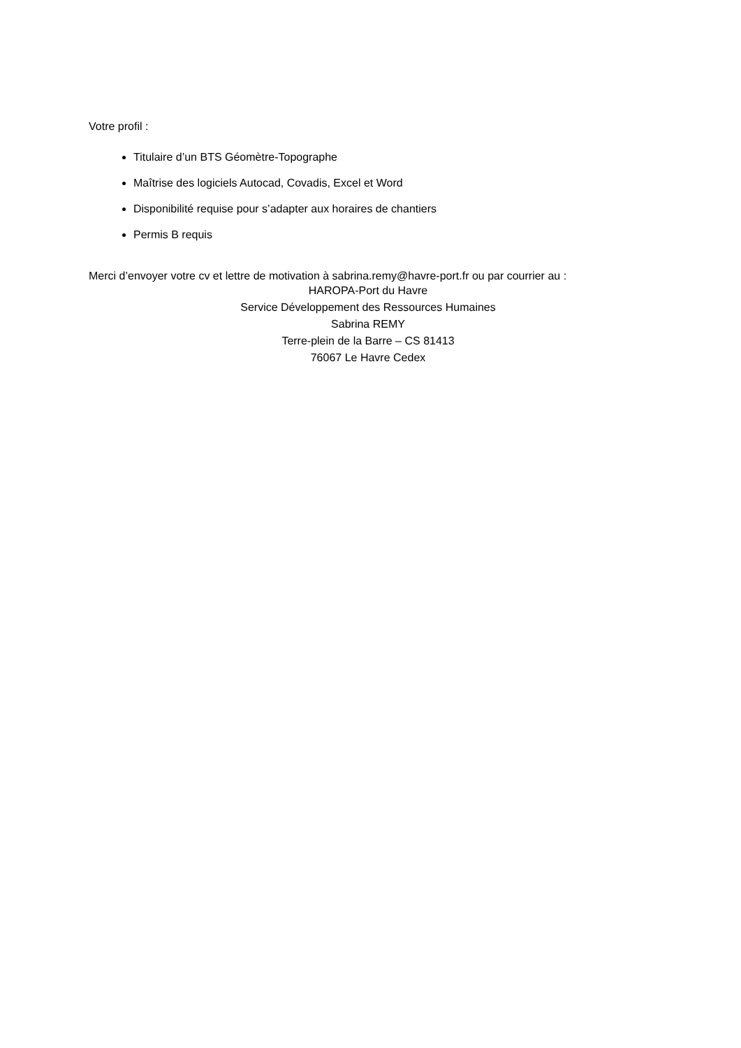Votre profil :
Titulaire d’un BTS Géomètre-Topographe
Maîtrise des logiciels Autocad, Covadis, Excel et Word
Disponibilité requise pour s’adapter aux horaires de chantiers
Permis B requis
Merci d’envoyer votre cv et lettre de motivation à sabrina.remy@havre-port.fr ou par courrier au :
HAROPA-Port du Havre
Service Développement des Ressources Humaines
Sabrina REMY
Terre-plein de la Barre – CS 81413
76067 Le Havre Cedex